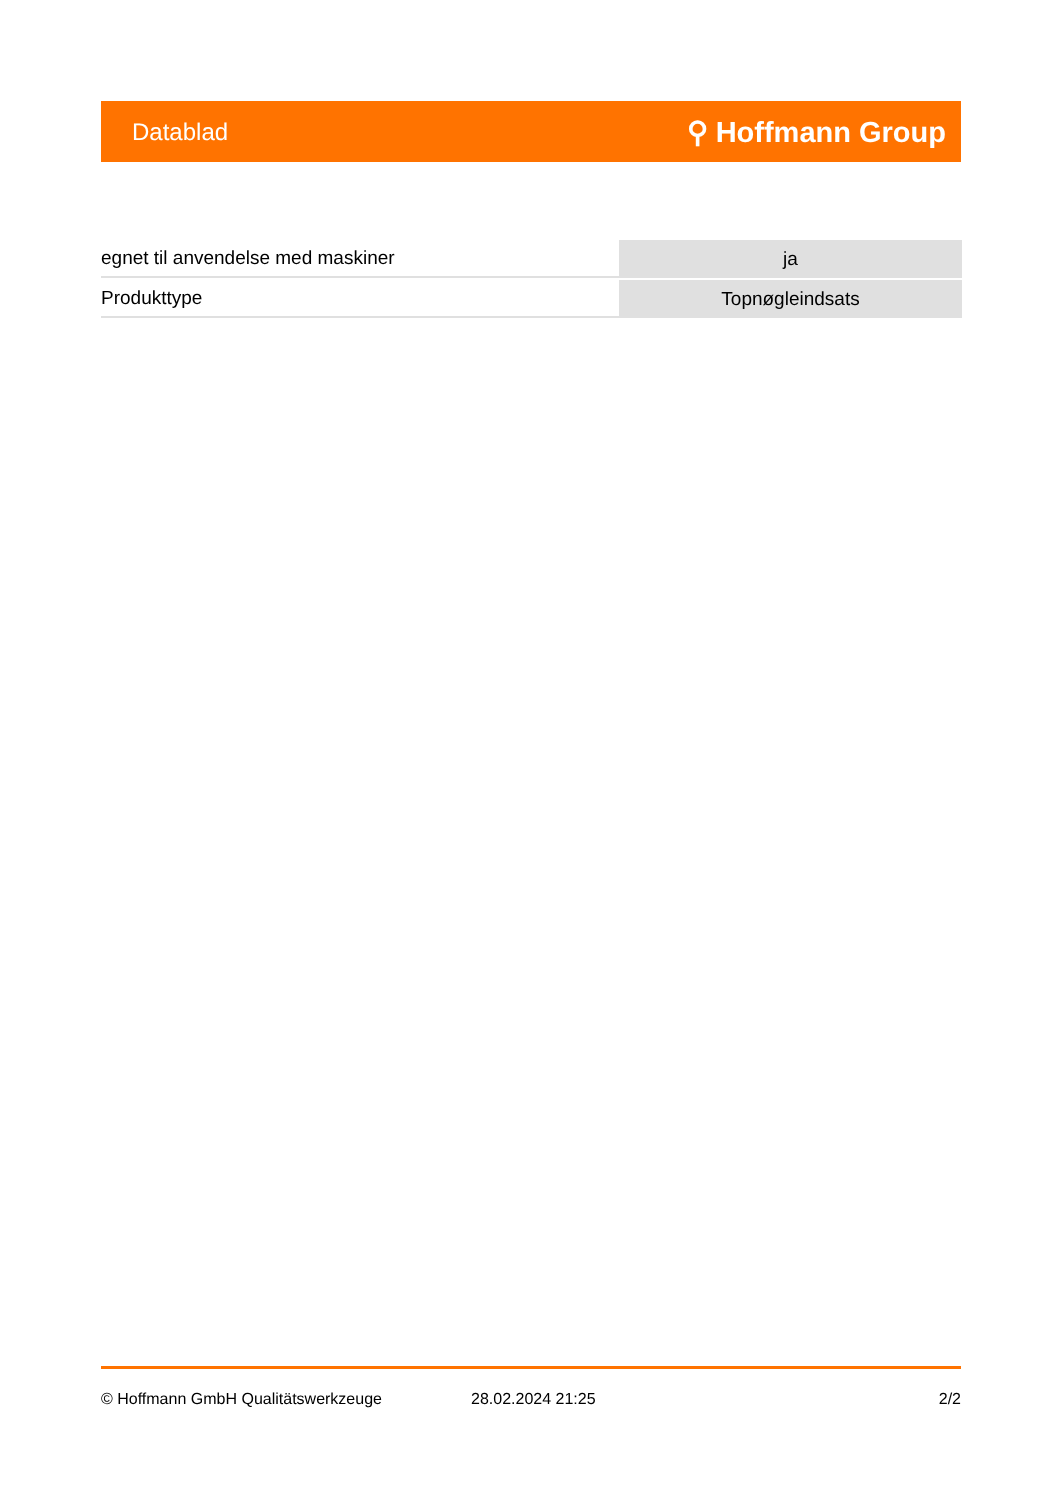Datablad ⚲ Hoffmann Group
| egnet til anvendelse med maskiner | ja |
| Produkttype | Topnøgleindsats |
© Hoffmann GmbH Qualitätswerkzeuge 28.02.2024 21:25 2/2